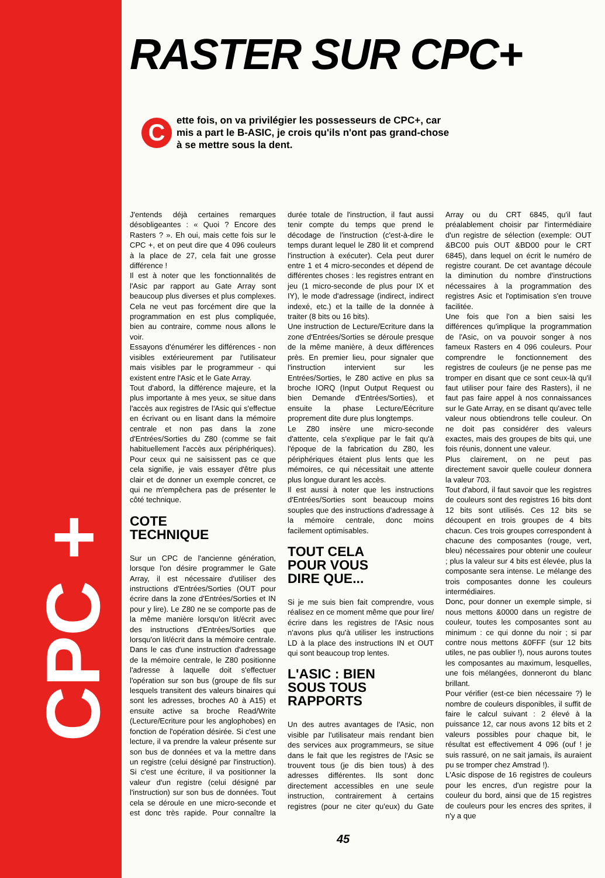CPC +
RASTER SUR CPC+
C
ette fois, on va privilégier les possesseurs de CPC+, car mis a part le B-ASIC, je crois qu'ils n'ont pas grand-chose à se mettre sous la dent.
J'entends déjà certaines remarques désobligeantes : « Quoi ? Encore des Rasters ? ». Eh oui, mais cette fois sur le CPC +, et on peut dire que 4 096 couleurs à la place de 27, cela fait une grosse différence !
Il est à noter que les fonctionnalités de l'Asic par rapport au Gate Array sont beaucoup plus diverses et plus complexes. Cela ne veut pas forcément dire que la programmation en est plus compliquée, bien au contraire, comme nous allons le voir.
Essayons d'énumérer les différences - non visibles extérieurement par l'utilisateur mais visibles par le programmeur - qui existent entre l'Asic et le Gate Array.
Tout d'abord, la différence majeure, et la plus importante à mes yeux, se situe dans l'accès aux registres de l'Asic qui s'effectue en écrivant ou en lisant dans la mémoire centrale et non pas dans la zone d'Entrées/Sorties du Z80 (comme se fait habituellement l'accès aux périphériques). Pour ceux qui ne saisissent pas ce que cela signifie, je vais essayer d'être plus clair et de donner un exemple concret, ce qui ne m'empêchera pas de présenter le côté technique.
COTE
TECHNIQUE
Sur un CPC de l'ancienne génération, lorsque l'on désire programmer le Gate Array, il est nécessaire d'utiliser des instructions d'Entrées/Sorties (OUT pour écrire dans la zone d'Entrées/Sorties et IN pour y lire). Le Z80 ne se comporte pas de la même manière lorsqu'on lit/écrit avec des instructions d'Entrées/Sorties que lorsqu'on lit/écrit dans la mémoire centrale. Dans le cas d'une instruction d'adressage de la mémoire centrale, le Z80 positionne l'adresse à laquelle doit s'effectuer l'opération sur son bus (groupe de fils sur lesquels transitent des valeurs binaires qui sont les adresses, broches A0 à A15) et ensuite active sa broche Read/Write (Lecture/Ecriture pour les anglophobes) en fonction de l'opération désirée. Si c'est une lecture, il va prendre la valeur présente sur son bus de données et va la mettre dans un registre (celui désigné par l'instruction). Si c'est une écriture, il va positionner la valeur d'un registre (celui désigné par l'instruction) sur son bus de données. Tout cela se déroule en une micro-seconde et est donc très rapide. Pour connaître la durée totale de l'instruction, il faut aussi tenir compte du temps que prend le décodage de l'instruction (c'est-à-dire le temps durant lequel le Z80 lit et comprend l'instruction à exécuter). Cela peut durer entre 1 et 4 micro-secondes et dépend de différentes choses : les registres entrant en jeu (1 micro-seconde de plus pour IX et IY), le mode d'adressage (indirect, indirect indexé, etc.) et la taille de la donnée à traiter (8 bits ou 16 bits).
Une instruction de Lecture/Ecriture dans la zone d'Entrées/Sorties se déroule presque de la même manière, à deux différences près. En premier lieu, pour signaler que l'instruction intervient sur les Entrées/Sorties, le Z80 active en plus sa broche IORQ (Input Output Request ou bien Demande d'Entrées/Sorties), et ensuite la phase Lecture/Eécriture proprement dite dure plus longtemps.
Le Z80 insère une micro-seconde d'attente, cela s'explique par le fait qu'à l'époque de la fabrication du Z80, les périphériques étaient plus lents que les mémoires, ce qui nécessitait une attente plus longue durant les accès.
Il est aussi à noter que les instructions d'Entrées/Sorties sont beaucoup moins souples que des instructions d'adressage à la mémoire centrale, donc moins facilement optimisables.
TOUT CELA
POUR VOUS
DIRE QUE...
Si je me suis bien fait comprendre, vous réalisez en ce moment même que pour lire/écrire dans les registres de l'Asic nous n'avons plus qu'à utiliser les instructions LD à la place des instructions IN et OUT qui sont beaucoup trop lentes.
L'ASIC : BIEN
SOUS TOUS
RAPPORTS
Un des autres avantages de l'Asic, non visible par l'utilisateur mais rendant bien des services aux programmeurs, se situe dans le fait que les registres de l'Asic se trouvent tous (je dis bien tous) à des adresses différentes. Ils sont donc directement accessibles en une seule instruction, contrairement à certains registres (pour ne citer qu'eux) du Gate Array ou du CRT 6845, qu'il faut préalablement choisir par l'intermédiaire d'un registre de sélection (exemple: OUT &BC00 puis OUT &BD00 pour le CRT 6845), dans lequel on écrit le numéro de registre courant. De cet avantage découle la diminution du nombre d'instructions nécessaires à la programmation des registres Asic et l'optimisation s'en trouve facilitée.
Une fois que l'on a bien saisi les différences qu'implique la programmation de l'Asic, on va pouvoir songer à nos fameux Rasters en 4 096 couleurs. Pour comprendre le fonctionnement des registres de couleurs (je ne pense pas me tromper en disant que ce sont ceux-là qu'il faut utiliser pour faire des Rasters), il ne faut pas faire appel à nos connaissances sur le Gate Array, en se disant qu'avec telle valeur nous obtiendrons telle couleur. On ne doit pas considérer des valeurs exactes, mais des groupes de bits qui, une fois réunis, donnent une valeur.
Plus clairement, on ne peut pas directement savoir quelle couleur donnera la valeur 703.
Tout d'abord, il faut savoir que les registres de couleurs sont des registres 16 bits dont 12 bits sont utilisés. Ces 12 bits se découpent en trois groupes de 4 bits chacun. Ces trois groupes correspondent à chacune des composantes (rouge, vert, bleu) nécessaires pour obtenir une couleur ; plus la valeur sur 4 bits est élevée, plus la composante sera intense. Le mélange des trois composantes donne les couleurs intermédiaires.
Donc, pour donner un exemple simple, si nous mettons &0000 dans un registre de couleur, toutes les composantes sont au minimum : ce qui donne du noir ; si par contre nous mettons &0FFF (sur 12 bits utiles, ne pas oublier !), nous aurons toutes les composantes au maximum, lesquelles, une fois mélangées, donneront du blanc brillant.
Pour vérifier (est-ce bien nécessaire ?) le nombre de couleurs disponibles, il suffit de faire le calcul suivant : 2 élevé à la puissance 12, car nous avons 12 bits et 2 valeurs possibles pour chaque bit, le résultat est effectivement 4 096 (ouf ! je suis rassuré, on ne sait jamais, ils auraient pu se tromper chez Amstrad !).
L'Asic dispose de 16 registres de couleurs pour les encres, d'un registre pour la couleur du bord, ainsi que de 15 registres de couleurs pour les encres des sprites, il n'y a que
45